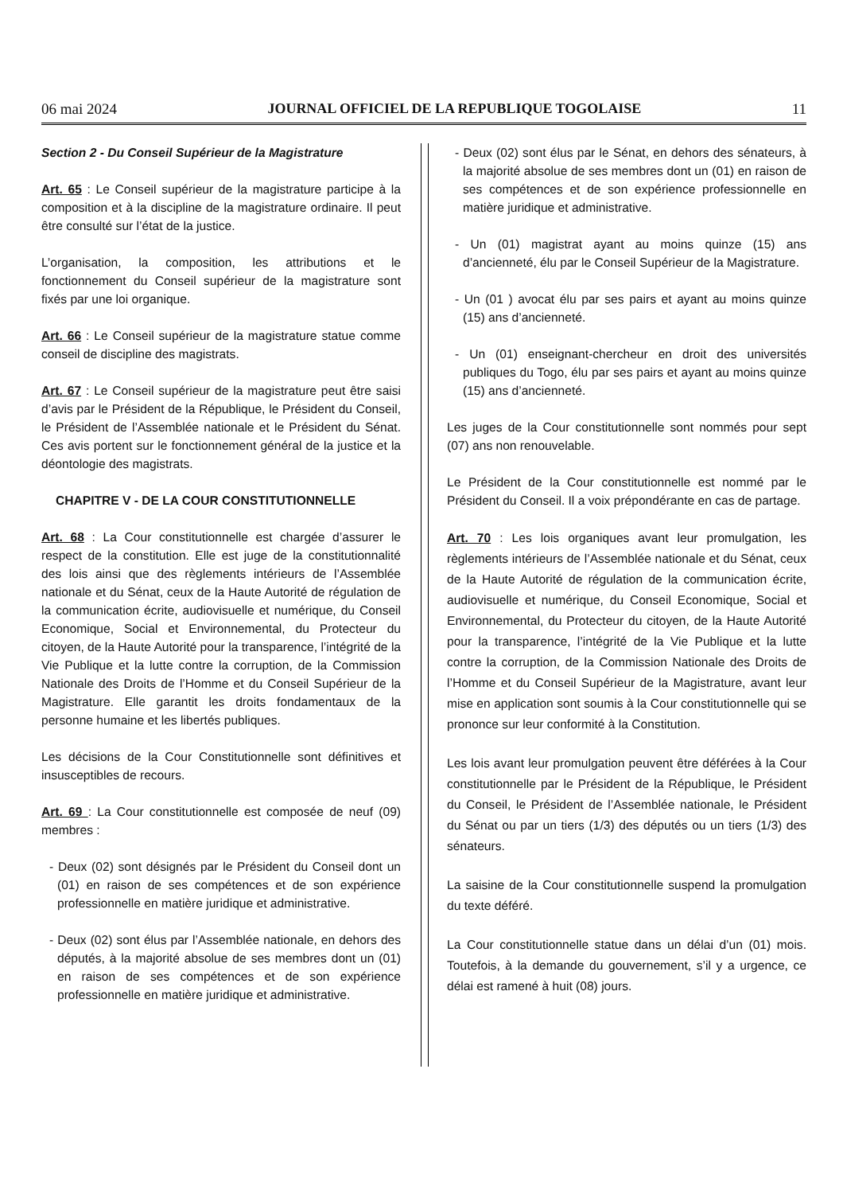06 mai 2024 JOURNAL OFFICIEL DE LA REPUBLIQUE TOGOLAISE 11
Section 2 - Du Conseil Supérieur de la Magistrature
Art. 65 : Le Conseil supérieur de la magistrature participe à la composition et à la discipline de la magistrature ordinaire. Il peut être consulté sur l’état de la justice.
L’organisation, la composition, les attributions et le fonctionnement du Conseil supérieur de la magistrature sont fixés par une loi organique.
Art. 66 : Le Conseil supérieur de la magistrature statue comme conseil de discipline des magistrats.
Art. 67 : Le Conseil supérieur de la magistrature peut être saisi d’avis par le Président de la République, le Président du Conseil, le Président de l’Assemblée nationale et le Président du Sénat. Ces avis portent sur le fonctionnement général de la justice et la déontologie des magistrats.
CHAPITRE V - DE LA COUR CONSTITUTIONNELLE
Art. 68 : La Cour constitutionnelle est chargée d’assurer le respect de la constitution. Elle est juge de la constitutionnalité des lois ainsi que des règlements intérieurs de l’Assemblée nationale et du Sénat, ceux de la Haute Autorité de régulation de la communication écrite, audiovisuelle et numérique, du Conseil Economique, Social et Environnemental, du Protecteur du citoyen, de la Haute Autorité pour la transparence, l’intégrité de la Vie Publique et la lutte contre la corruption, de la Commission Nationale des Droits de l’Homme et du Conseil Supérieur de la Magistrature. Elle garantit les droits fondamentaux de la personne humaine et les libertés publiques.
Les décisions de la Cour Constitutionnelle sont définitives et insusceptibles de recours.
Art. 69 : La Cour constitutionnelle est composée de neuf (09) membres :
- Deux (02) sont désignés par le Président du Conseil dont un (01) en raison de ses compétences et de son expérience professionnelle en matière juridique et administrative.
- Deux (02) sont élus par l’Assemblée nationale, en dehors des députés, à la majorité absolue de ses membres dont un (01) en raison de ses compétences et de son expérience professionnelle en matière juridique et administrative.
- Deux (02) sont élus par le Sénat, en dehors des sénateurs, à la majorité absolue de ses membres dont un (01) en raison de ses compétences et de son expérience professionnelle en matière juridique et administrative.
- Un (01) magistrat ayant au moins quinze (15) ans d’ancienneté, élu par le Conseil Supérieur de la Magistrature.
- Un (01 ) avocat élu par ses pairs et ayant au moins quinze (15) ans d’ancienneté.
- Un (01) enseignant-chercheur en droit des universités publiques du Togo, élu par ses pairs et ayant au moins quinze (15) ans d’ancienneté.
Les juges de la Cour constitutionnelle sont nommés pour sept (07) ans non renouvelable.
Le Président de la Cour constitutionnelle est nommé par le Président du Conseil. Il a voix prépondérante en cas de partage.
Art. 70 : Les lois organiques avant leur promulgation, les règlements intérieurs de l’Assemblée nationale et du Sénat, ceux de la Haute Autorité de régulation de la communication écrite, audiovisuelle et numérique, du Conseil Economique, Social et Environnemental, du Protecteur du citoyen, de la Haute Autorité pour la transparence, l’intégrité de la Vie Publique et la lutte contre la corruption, de la Commission Nationale des Droits de l’Homme et du Conseil Supérieur de la Magistrature, avant leur mise en application sont soumis à la Cour constitutionnelle qui se prononce sur leur conformité à la Constitution.
Les lois avant leur promulgation peuvent être déférées à la Cour constitutionnelle par le Président de la République, le Président du Conseil, le Président de l’Assemblée nationale, le Président du Sénat ou par un tiers (1/3) des députés ou un tiers (1/3) des sénateurs.
La saisine de la Cour constitutionnelle suspend la promulgation du texte déféré.
La Cour constitutionnelle statue dans un délai d’un (01) mois. Toutefois, à la demande du gouvernement, s’il y a urgence, ce délai est ramené à huit (08) jours.